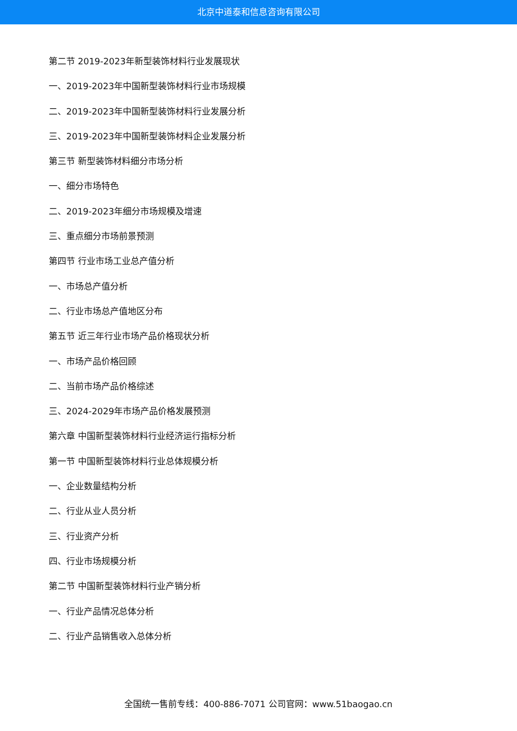北京中道泰和信息咨询有限公司
第二节 2019-2023年新型装饰材料行业发展现状
一、2019-2023年中国新型装饰材料行业市场规模
二、2019-2023年中国新型装饰材料行业发展分析
三、2019-2023年中国新型装饰材料企业发展分析
第三节 新型装饰材料细分市场分析
一、细分市场特色
二、2019-2023年细分市场规模及增速
三、重点细分市场前景预测
第四节 行业市场工业总产值分析
一、市场总产值分析
二、行业市场总产值地区分布
第五节 近三年行业市场产品价格现状分析
一、市场产品价格回顾
二、当前市场产品价格综述
三、2024-2029年市场产品价格发展预测
第六章 中国新型装饰材料行业经济运行指标分析
第一节 中国新型装饰材料行业总体规模分析
一、企业数量结构分析
二、行业从业人员分析
三、行业资产分析
四、行业市场规模分析
第二节 中国新型装饰材料行业产销分析
一、行业产品情况总体分析
二、行业产品销售收入总体分析
全国统一售前专线：400-886-7071 公司官网：www.51baogao.cn